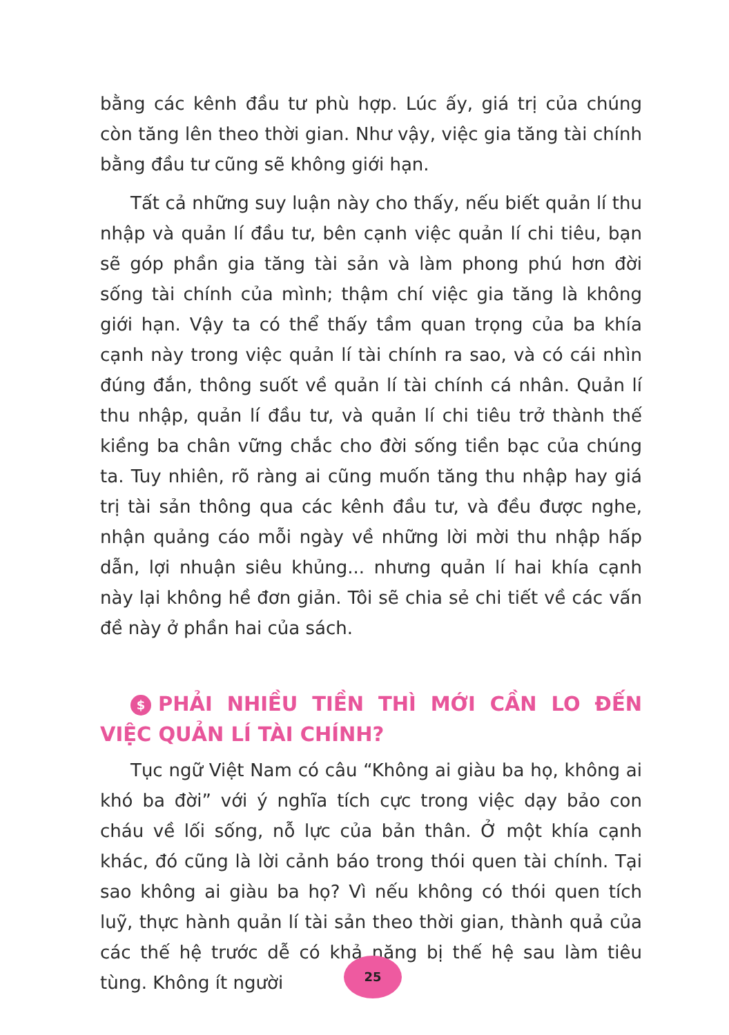bằng các kênh đầu tư phù hợp. Lúc ấy, giá trị của chúng còn tăng lên theo thời gian. Như vậy, việc gia tăng tài chính bằng đầu tư cũng sẽ không giới hạn.
Tất cả những suy luận này cho thấy, nếu biết quản lí thu nhập và quản lí đầu tư, bên cạnh việc quản lí chi tiêu, bạn sẽ góp phần gia tăng tài sản và làm phong phú hơn đời sống tài chính của mình; thậm chí việc gia tăng là không giới hạn. Vậy ta có thể thấy tầm quan trọng của ba khía cạnh này trong việc quản lí tài chính ra sao, và có cái nhìn đúng đắn, thông suốt về quản lí tài chính cá nhân. Quản lí thu nhập, quản lí đầu tư, và quản lí chi tiêu trở thành thế kiềng ba chân vững chắc cho đời sống tiền bạc của chúng ta. Tuy nhiên, rõ ràng ai cũng muốn tăng thu nhập hay giá trị tài sản thông qua các kênh đầu tư, và đều được nghe, nhận quảng cáo mỗi ngày về những lời mời thu nhập hấp dẫn, lợi nhuận siêu khủng... nhưng quản lí hai khía cạnh này lại không hề đơn giản. Tôi sẽ chia sẻ chi tiết về các vấn đề này ở phần hai của sách.
$ PHẢI NHIỀU TIỀN THÌ MỚI CẦN LO ĐẾN VIỆC QUẢN LÍ TÀI CHÍNH?
Tục ngữ Việt Nam có câu “Không ai giàu ba họ, không ai khó ba đời” với ý nghĩa tích cực trong việc dạy bảo con cháu về lối sống, nỗ lực của bản thân. Ở một khía cạnh khác, đó cũng là lời cảnh báo trong thói quen tài chính. Tại sao không ai giàu ba họ? Vì nếu không có thói quen tích luỹ, thực hành quản lí tài sản theo thời gian, thành quả của các thế hệ trước dễ có khả năng bị thế hệ sau làm tiêu tùng. Không ít người
25